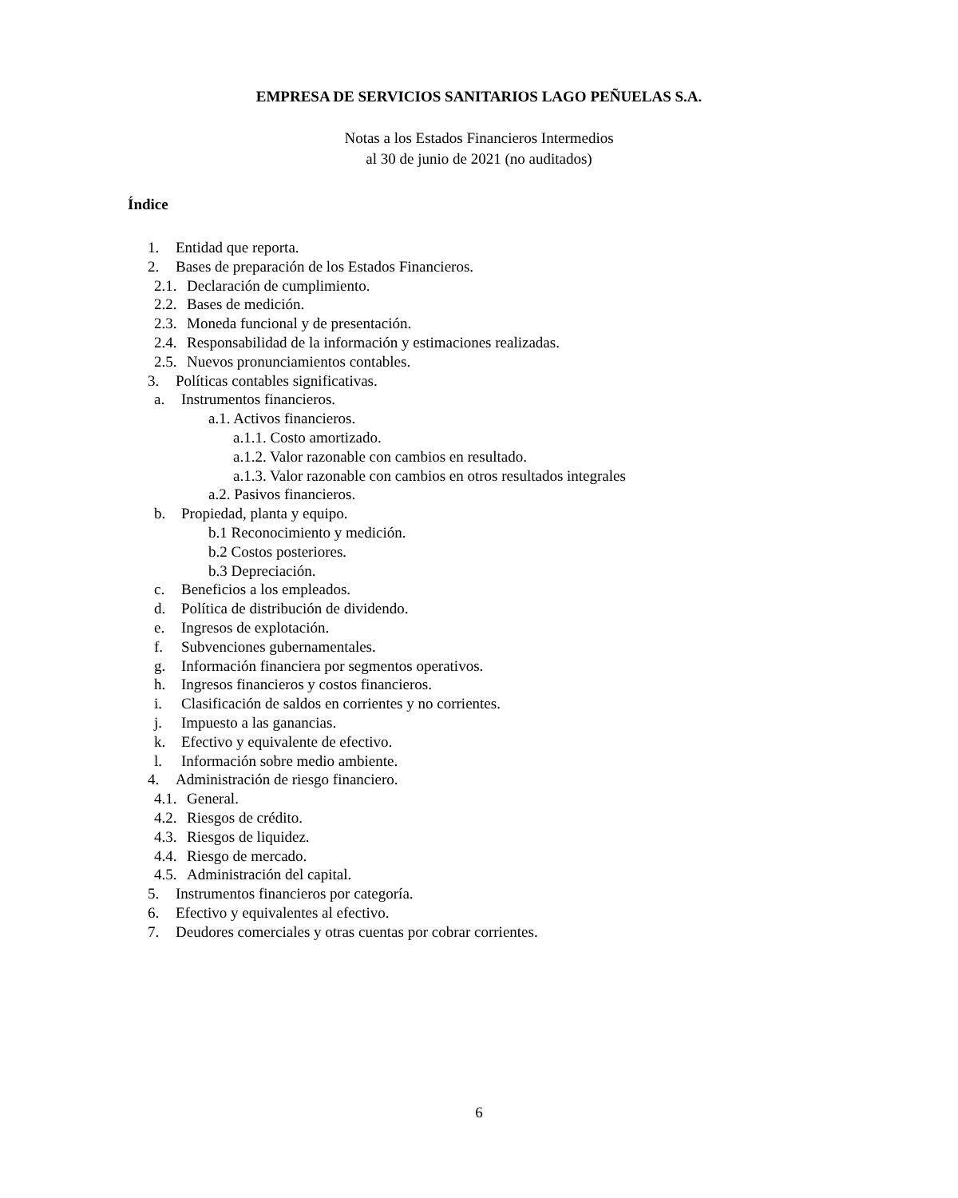EMPRESA DE SERVICIOS SANITARIOS LAGO PEÑUELAS S.A.
Notas a los Estados Financieros Intermedios
al 30 de junio de 2021 (no auditados)
Índice
1. Entidad que reporta.
2. Bases de preparación de los Estados Financieros.
2.1. Declaración de cumplimiento.
2.2. Bases de medición.
2.3. Moneda funcional y de presentación.
2.4. Responsabilidad de la información y estimaciones realizadas.
2.5. Nuevos pronunciamientos contables.
3. Políticas contables significativas.
a. Instrumentos financieros.
a.1. Activos financieros.
a.1.1. Costo amortizado.
a.1.2. Valor razonable con cambios en resultado.
a.1.3. Valor razonable con cambios en otros resultados integrales
a.2. Pasivos financieros.
b. Propiedad, planta y equipo.
b.1 Reconocimiento y medición.
b.2 Costos posteriores.
b.3 Depreciación.
c. Beneficios a los empleados.
d. Política de distribución de dividendo.
e. Ingresos de explotación.
f. Subvenciones gubernamentales.
g. Información financiera por segmentos operativos.
h. Ingresos financieros y costos financieros.
i. Clasificación de saldos en corrientes y no corrientes.
j. Impuesto a las ganancias.
k. Efectivo y equivalente de efectivo.
l. Información sobre medio ambiente.
4. Administración de riesgo financiero.
4.1. General.
4.2. Riesgos de crédito.
4.3. Riesgos de liquidez.
4.4. Riesgo de mercado.
4.5. Administración del capital.
5. Instrumentos financieros por categoría.
6. Efectivo y equivalentes al efectivo.
7. Deudores comerciales y otras cuentas por cobrar corrientes.
6